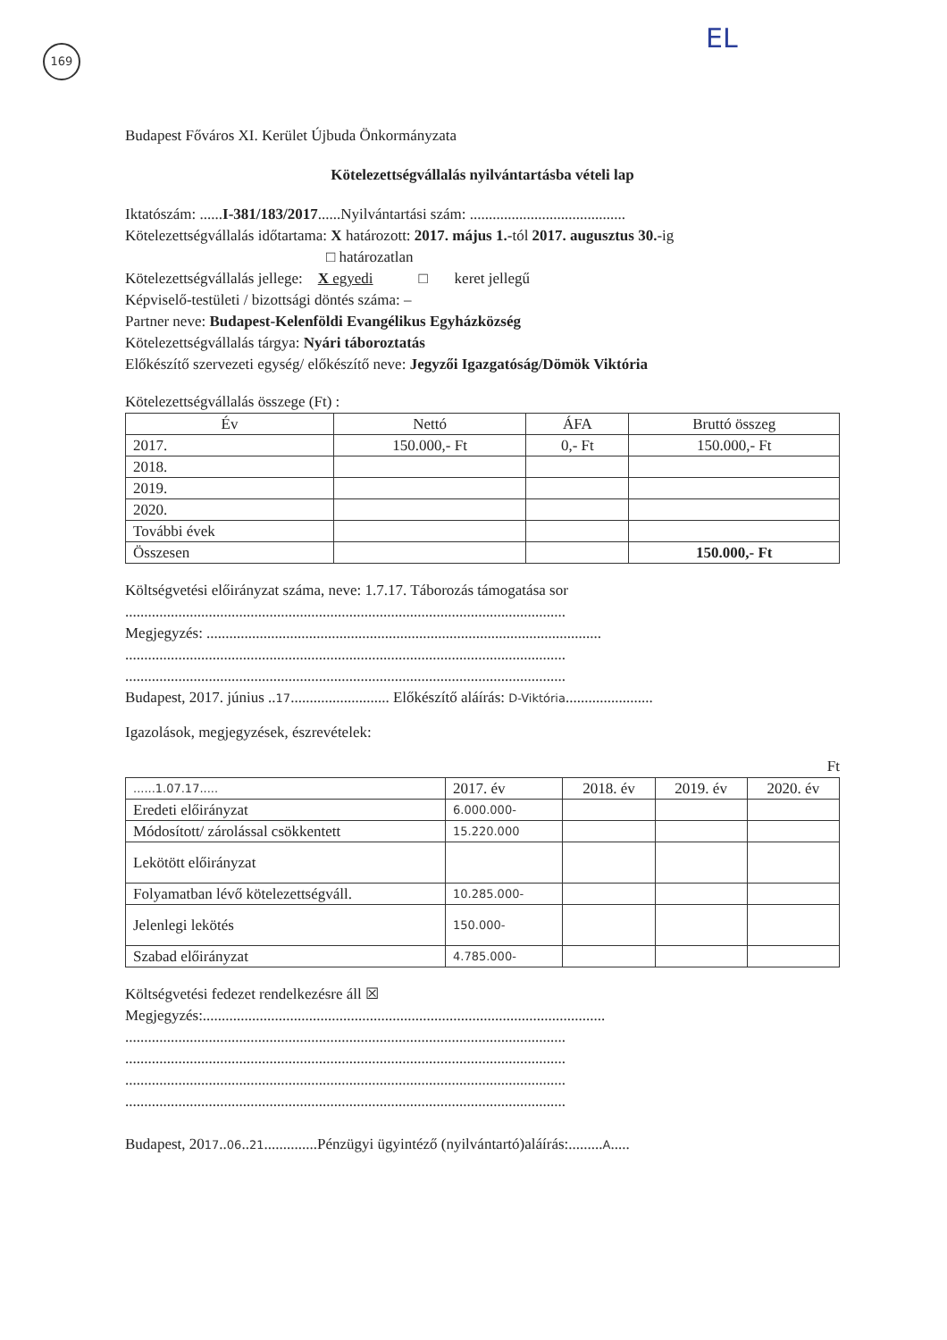169 EL
Budapest Főváros XI. Kerület Újbuda Önkormányzata
Kötelezettségvállalás nyilvántartásba vételi lap
Iktatószám: ......I-381/183/2017......Nyilvántartási szám: .........................................
Kötelezettségvállalás időtartama: X határozott: 2017. május 1.-tól 2017. augusztus 30.-ig
□ határozatlan
Kötelezettségvállalás jellege: X egyedi □ keret jellegű
Képviselő-testületi / bizottsági döntés száma: –
Partner neve: Budapest-Kelenföldi Evangélikus Egyházközség
Kötelezettségvállalás tárgya: Nyári táboroztatás
Előkészítő szervezeti egység/ előkészítő neve: Jegyzői Igazgatóság/Dömök Viktória
Kötelezettségvállalás összege (Ft) :
| Év | Nettó | ÁFA | Bruttó összeg |
| --- | --- | --- | --- |
| 2017. | 150.000,- Ft | 0,- Ft | 150.000,- Ft |
| 2018. | | | |
| 2019. | | | |
| 2020. | | | |
| További évek | | | |
| Összesen | | | 150.000,- Ft |
Költségvetési előirányzat száma, neve: 1.7.17. Táborozás támogatása sor
....................................................................................................................
Megjegyzés: ........................................................................................................
....................................................................................................................
....................................................................................................................
Budapest, 2017. június ..17.......................... Előkészítő aláírás: D-Viktória.......................
Igazolások, megjegyzések, észrevételek:
Ft
| ......1.07.17..... | 2017. év | 2018. év | 2019. év | 2020. év |
| Eredeti előirányzat | 6.000.000- | | | |
| Módosított/ zárolással csökkentett | 15.220.000 | | | |
| Lekötött előirányzat | | | | |
| Folyamatban lévő kötelezettségváll. | 10.285.000- | | | |
| Jelenlegi lekötés | 150.000- | | | |
| Szabad előirányzat | 4.785.000- | | | |
Költségvetési fedezet rendelkezésre áll ☒
Megjegyzés:..........................................................................................................
....................................................................................................................
....................................................................................................................
....................................................................................................................
....................................................................................................................
Budapest, 2017..06..21..............Pénzügyi ügyintéző (nyilvántartó)aláírás:.........A.....